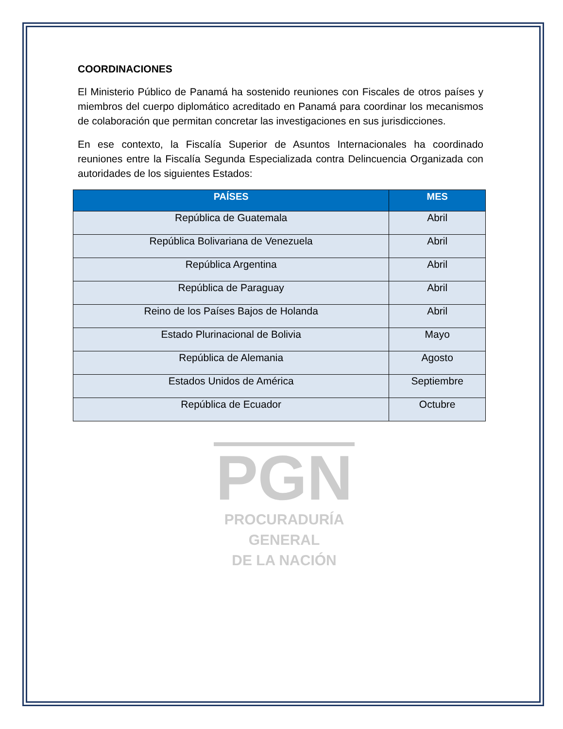PGN
PROCURADURÍA
GENERAL
DE LA NACIÓN
COORDINACIONES
El Ministerio Público de Panamá ha sostenido reuniones con Fiscales de otros países y miembros del cuerpo diplomático acreditado en Panamá para coordinar los mecanismos de colaboración que permitan concretar las investigaciones en sus jurisdicciones.
En ese contexto, la Fiscalía Superior de Asuntos Internacionales ha coordinado reuniones entre la Fiscalía Segunda Especializada contra Delincuencia Organizada con autoridades de los siguientes Estados:
| PAÍSES | MES |
| --- | --- |
| República de Guatemala | Abril |
| República Bolivariana de Venezuela | Abril |
| República Argentina | Abril |
| República de Paraguay | Abril |
| Reino de los Países Bajos de Holanda | Abril |
| Estado Plurinacional de Bolivia | Mayo |
| República de Alemania | Agosto |
| Estados Unidos de América | Septiembre |
| República de Ecuador | Octubre |